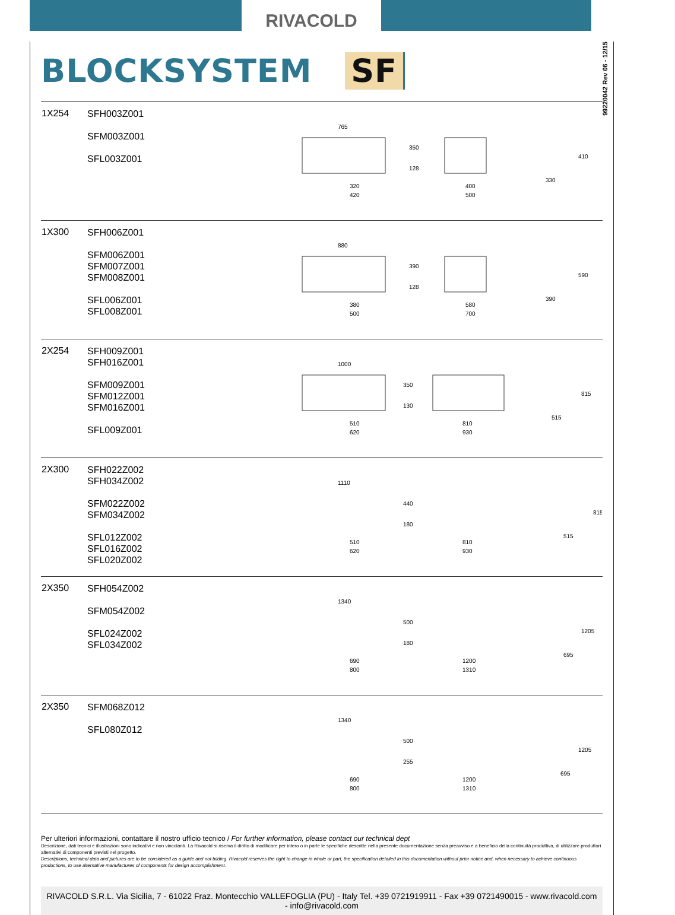RIVACOLD
99220042 Rev 06 - 12/15
BLOCKSYSTEM SF
| 1X254 | SFH003Z001 SFM003Z001 SFL003Z001 | 765 350 128 320 420 400 500 410 330 |
| 1X300 | SFH006Z001 SFM006Z001 SFM007Z001 SFM008Z001 SFL006Z001 SFL008Z001 | 880 390 128 380 500 580 700 590 390 |
| 2X254 | SFH009Z001 SFH016Z001 SFM009Z001 SFM012Z001 SFM016Z001 SFL009Z001 | 1000 350 130 510 620 810 930 815 515 |
| 2X300 | SFH022Z002 SFH034Z002 SFM022Z002 SFM034Z002 SFL012Z002 SFL016Z002 SFL020Z002 | 1110 440 180 510 620 810 930 815 515 |
| 2X350 | SFH054Z002 SFM054Z002 SFL024Z002 SFL034Z002 | 1340 500 180 690 800 1200 1310 1205 695 |
| 2X350 | SFM068Z012 SFL080Z012 | 1340 500 255 690 800 1200 1310 1205 695 |
Per ulteriori informazioni, contattare il nostro ufficio tecnico / For further information, please contact our technical dept
Descrizione, dati tecnici e illustrazioni sono indicativi e non vincolanti. La Rivacold si riserva il diritto di modificare per intero o in parte le specifiche descritte nella presente documentazione senza preavviso e a beneficio della continuità produttiva, di utilizzare produttori alternativi di componenti previsti nel progetto.
Descriptions, technical data and pictures are to be considered as a guide and not bilding. Rivacold reserves the right to change in whole or part, the specification detailed in this documentation without prior notice and, when necessary to achieve continuous productions, to use alternative manufactures of components for design accomplishment.
RIVACOLD S.R.L. Via Sicilia, 7 - 61022 Fraz. Montecchio VALLEFOGLIA (PU) - Italy Tel. +39 0721919911 - Fax +39 0721490015 - www.rivacold.com - info@rivacold.com